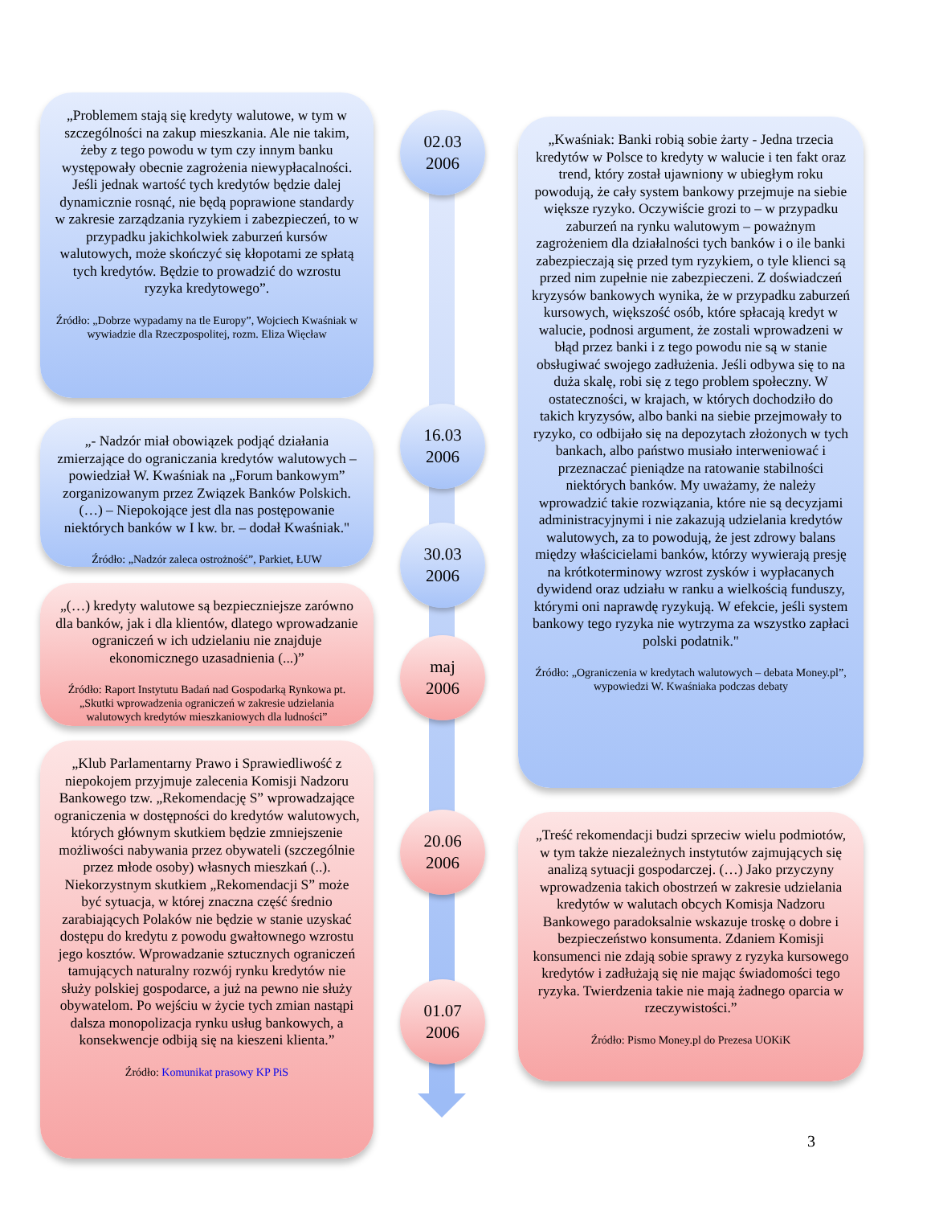„Problemem stają się kredyty walutowe, w tym w szczególności na zakup mieszkania. Ale nie takim, żeby z tego powodu w tym czy innym banku występowały obecnie zagrożenia niewypłacalności. Jeśli jednak wartość tych kredytów będzie dalej dynamicznie rosnąć, nie będą poprawione standardy w zakresie zarządzania ryzykiem i zabezpieczeń, to w przypadku jakichkolwiek zaburzeń kursów walutowych, może skończyć się kłopotami ze spłatą tych kredytów. Będzie to prowadzić do wzrostu ryzyka kredytowego”.
Źródło: „Dobrze wypadamy na tle Europy”, Wojciech Kwaśniak w wywiadzie dla Rzeczpospolitej, rozm. Eliza Więcław
„- Nadzór miał obowiązek podjąć działania zmierzające do ograniczania kredytów walutowych – powiedział W. Kwaśniak na „Forum bankowym” zorganizowanym przez Związek Banków Polskich. (…) – Niepokojące jest dla nas postępowanie niektórych banków w I kw. br. – dodał Kwaśniak."
Źródło: „Nadzór zaleca ostrożność”, Parkiet, ŁUW
„(…) kredyty walutowe są bezpieczniejsze zarówno dla banków, jak i dla klientów, dlatego wprowadzanie ograniczeń w ich udzielaniu nie znajduje ekonomicznego uzasadnienia (...)”
Źródło: Raport Instytutu Badań nad Gospodarką Rynkowa pt. „Skutki wprowadzenia ograniczeń w zakresie udzielania walutowych kredytów mieszkaniowych dla ludności”
„Klub Parlamentarny Prawo i Sprawiedliwość z niepokojem przyjmuje zalecenia Komisji Nadzoru Bankowego tzw. „Rekomendację S” wprowadzające ograniczenia w dostępności do kredytów walutowych, których głównym skutkiem będzie zmniejszenie możliwości nabywania przez obywateli (szczególnie przez młode osoby) własnych mieszkań (..). Niekorzystnym skutkiem „Rekomendacji S” może być sytuacja, w której znaczna część średnio zarabiających Polaków nie będzie w stanie uzyskać dostępu do kredytu z powodu gwałtownego wzrostu jego kosztów. Wprowadzanie sztucznych ograniczeń tamujących naturalny rozwój rynku kredytów nie służy polskiej gospodarce, a już na pewno nie służy obywatelom. Po wejściu w życie tych zmian nastąpi dalsza monopolizacja rynku usług bankowych, a konsekwencje odbiją się na kieszeni klienta.”
Źródło: Komunikat prasowy KP PiS
02.03
2006
16.03
2006
30.03
2006
maj
2006
20.06
2006
01.07
2006
„Kwaśniak: Banki robią sobie żarty - Jedna trzecia kredytów w Polsce to kredyty w walucie i ten fakt oraz trend, który został ujawniony w ubiegłym roku powodują, że cały system bankowy przejmuje na siebie większe ryzyko. Oczywiście grozi to – w przypadku zaburzeń na rynku walutowym – poważnym zagrożeniem dla działalności tych banków i o ile banki zabezpieczają się przed tym ryzykiem, o tyle klienci są przed nim zupełnie nie zabezpieczeni. Z doświadczeń kryzysów bankowych wynika, że w przypadku zaburzeń kursowych, większość osób, które spłacają kredyt w walucie, podnosi argument, że zostali wprowadzeni w błąd przez banki i z tego powodu nie są w stanie obsługiwać swojego zadłużenia. Jeśli odbywa się to na duża skalę, robi się z tego problem społeczny. W ostateczności, w krajach, w których dochodziło do takich kryzysów, albo banki na siebie przejmowały to ryzyko, co odbijało się na depozytach złożonych w tych bankach, albo państwo musiało interweniować i przeznaczać pieniądze na ratowanie stabilności niektórych banków. My uważamy, że należy wprowadzić takie rozwiązania, które nie są decyzjami administracyjnymi i nie zakazują udzielania kredytów walutowych, za to powodują, że jest zdrowy balans między właścicielami banków, którzy wywierają presję na krótkoterminowy wzrost zysków i wypłacanych dywidend oraz udziału w ranku a wielkością funduszy, którymi oni naprawdę ryzykują. W efekcie, jeśli system bankowy tego ryzyka nie wytrzyma za wszystko zapłaci polski podatnik."
Źródło: „Ograniczenia w kredytach walutowych – debata Money.pl”, wypowiedzi W. Kwaśniaka podczas debaty
„Treść rekomendacji budzi sprzeciw wielu podmiotów, w tym także niezależnych instytutów zajmujących się analizą sytuacji gospodarczej. (…) Jako przyczyny wprowadzenia takich obostrzeń w zakresie udzielania kredytów w walutach obcych Komisja Nadzoru Bankowego paradoksalnie wskazuje troskę o dobre i bezpieczeństwo konsumenta. Zdaniem Komisji konsumenci nie zdają sobie sprawy z ryzyka kursowego kredytów i zadłużają się nie mając świadomości tego ryzyka. Twierdzenia takie nie mają żadnego oparcia w rzeczywistości.”
Źródło: Pismo Money.pl do Prezesa UOKiK
3